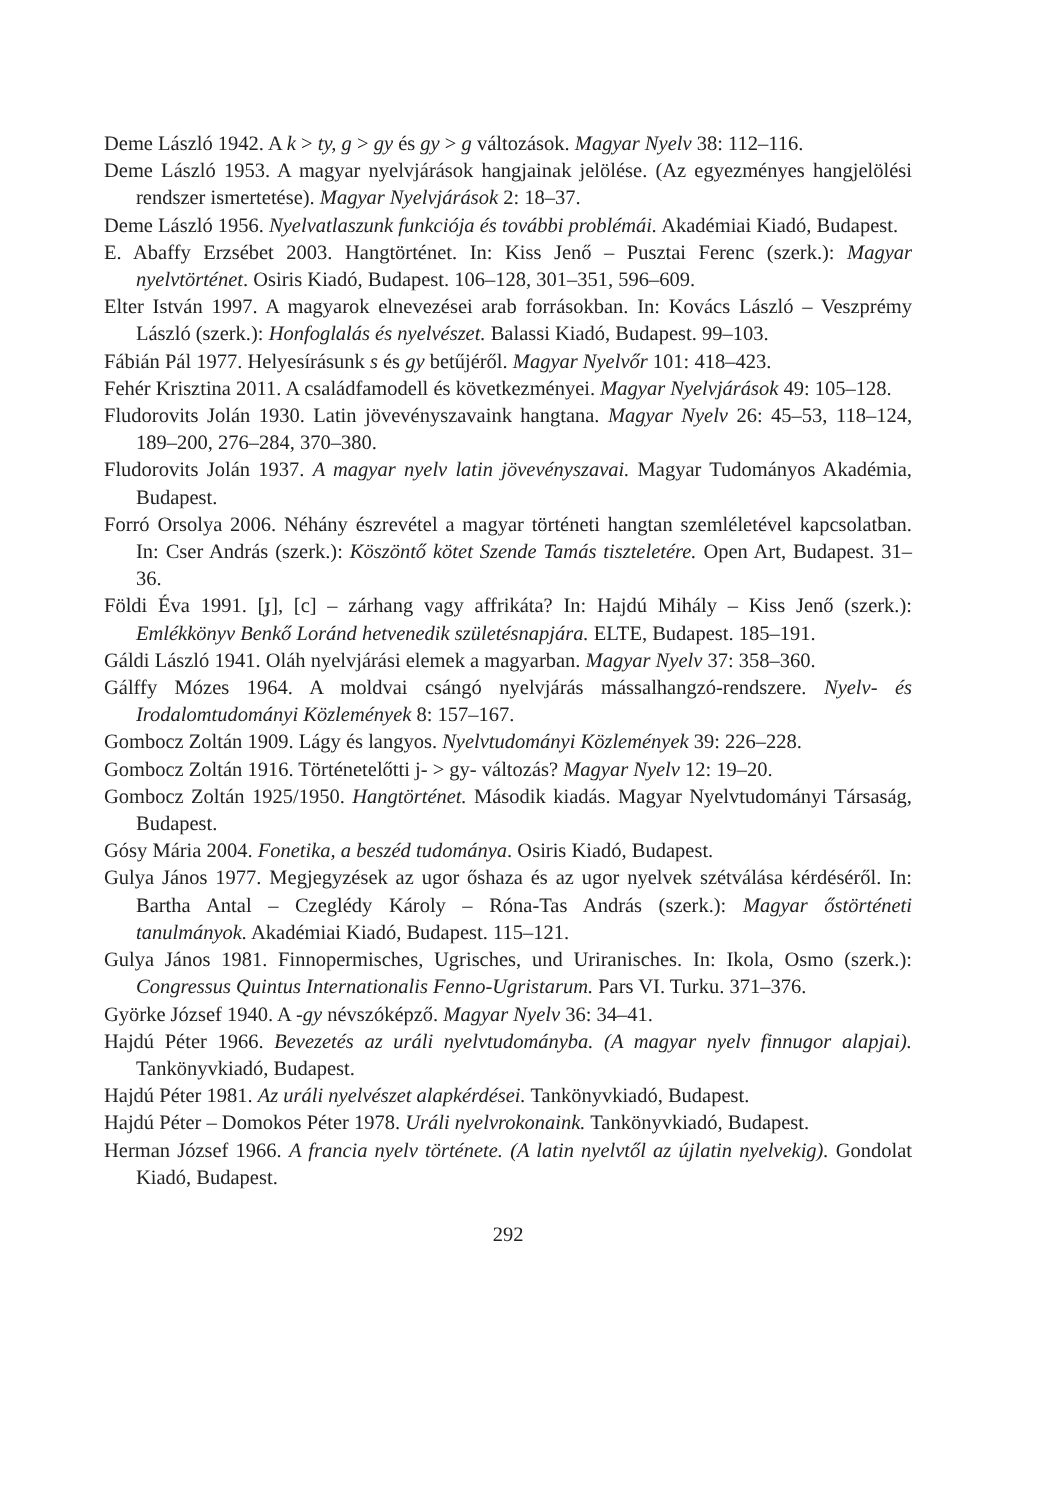Deme László 1942. A k > ty, g > gy és gy > g változások. Magyar Nyelv 38: 112–116.
Deme László 1953. A magyar nyelvjárások hangjainak jelölése. (Az egyezményes hangjelölési rendszer ismertetése). Magyar Nyelvjárások 2: 18–37.
Deme László 1956. Nyelvatlaszunk funkciója és további problémái. Akadémiai Kiadó, Budapest.
E. Abaffy Erzsébet 2003. Hangtörténet. In: Kiss Jenő – Pusztai Ferenc (szerk.): Magyar nyelvtörténet. Osiris Kiadó, Budapest. 106–128, 301–351, 596–609.
Elter István 1997. A magyarok elnevezései arab forrásokban. In: Kovács László – Veszprémy László (szerk.): Honfoglalás és nyelvészet. Balassi Kiadó, Budapest. 99–103.
Fábián Pál 1977. Helyesírásunk s és gy betűjéről. Magyar Nyelvőr 101: 418–423.
Fehér Krisztina 2011. A családfamodell és következményei. Magyar Nyelvjárások 49: 105–128.
Fludorovits Jolán 1930. Latin jövevényszavaink hangtana. Magyar Nyelv 26: 45–53, 118–124, 189–200, 276–284, 370–380.
Fludorovits Jolán 1937. A magyar nyelv latin jövevényszavai. Magyar Tudományos Akadémia, Budapest.
Forró Orsolya 2006. Néhány észrevétel a magyar történeti hangtan szemléletével kapcsolatban. In: Cser András (szerk.): Köszöntő kötet Szende Tamás tiszteletére. Open Art, Budapest. 31–36.
Földi Éva 1991. [ɟ], [c] – zárhang vagy affrikáta? In: Hajdú Mihály – Kiss Jenő (szerk.): Emlékkönyv Benkő Loránd hetvenedik születésnapjára. ELTE, Budapest. 185–191.
Gáldi László 1941. Oláh nyelvjárási elemek a magyarban. Magyar Nyelv 37: 358–360.
Gálffy Mózes 1964. A moldvai csángó nyelvjárás mássalhangzó-rendszere. Nyelv- és Irodalomtudományi Közlemények 8: 157–167.
Gombocz Zoltán 1909. Lágy és langyos. Nyelvtudományi Közlemények 39: 226–228.
Gombocz Zoltán 1916. Történetelőtti j- > gy- változás? Magyar Nyelv 12: 19–20.
Gombocz Zoltán 1925/1950. Hangtörténet. Második kiadás. Magyar Nyelvtudományi Társaság, Budapest.
Gósy Mária 2004. Fonetika, a beszéd tudománya. Osiris Kiadó, Budapest.
Gulya János 1977. Megjegyzések az ugor őshaza és az ugor nyelvek szétválása kérdéséről. In: Bartha Antal – Czeglédy Károly – Róna-Tas András (szerk.): Magyar őstörténeti tanulmányok. Akadémiai Kiadó, Budapest. 115–121.
Gulya János 1981. Finnopermisches, Ugrisches, und Uriranisches. In: Ikola, Osmo (szerk.): Congressus Quintus Internationalis Fenno-Ugristarum. Pars VI. Turku. 371–376.
Györke József 1940. A -gy névszóképző. Magyar Nyelv 36: 34–41.
Hajdú Péter 1966. Bevezetés az uráli nyelvtudományba. (A magyar nyelv finnugor alapjai). Tankönyvkiadó, Budapest.
Hajdú Péter 1981. Az uráli nyelvészet alapkérdései. Tankönyvkiadó, Budapest.
Hajdú Péter – Domokos Péter 1978. Uráli nyelvrokonaink. Tankönyvkiadó, Budapest.
Herman József 1966. A francia nyelv története. (A latin nyelvtől az újlatin nyelvekig). Gondolat Kiadó, Budapest.
292